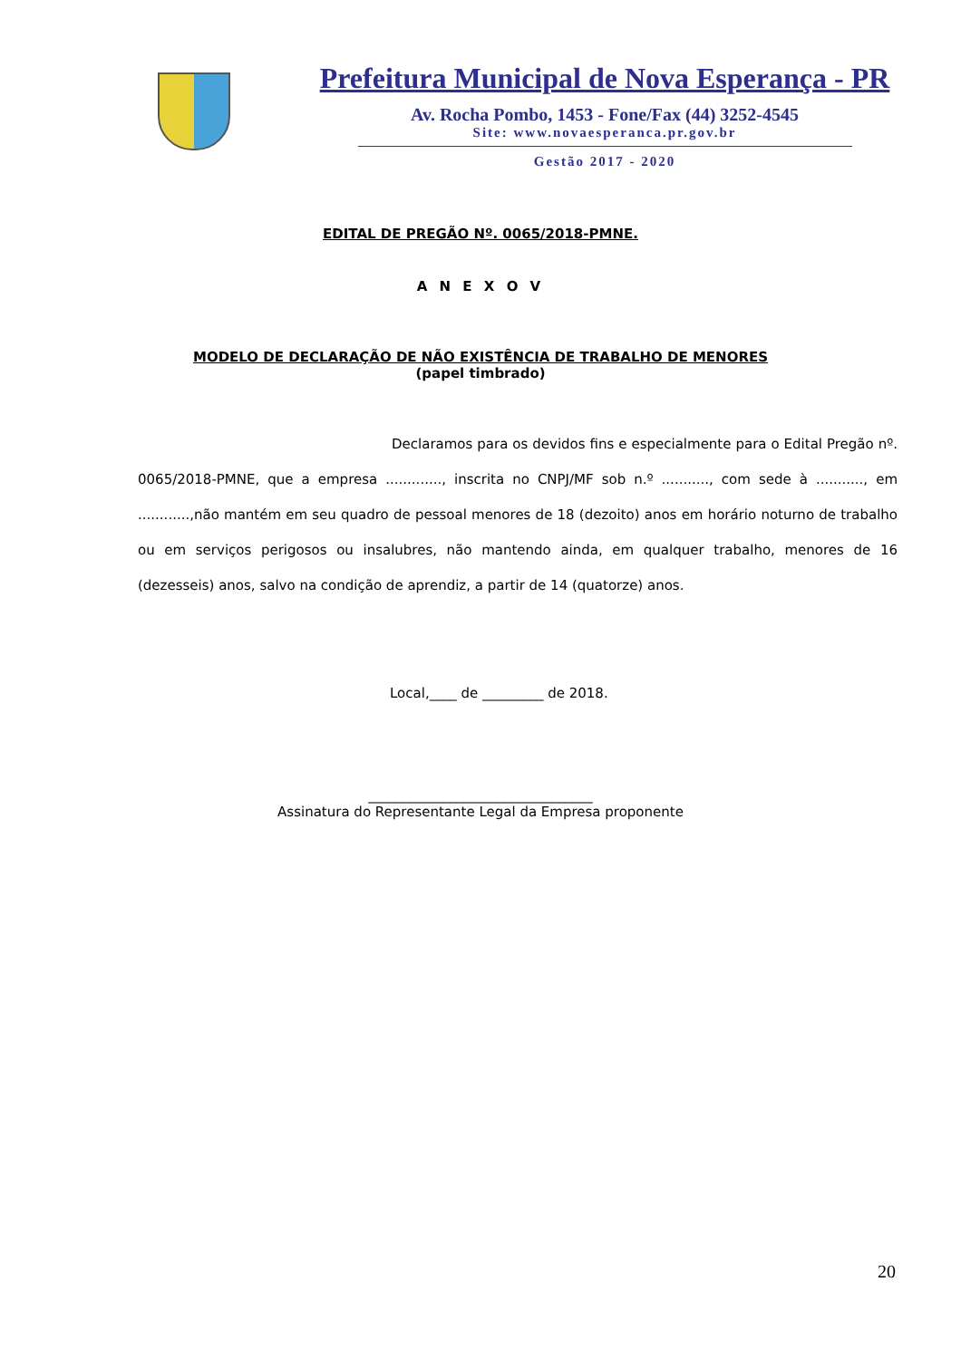Prefeitura Municipal de Nova Esperança - PR
Av. Rocha Pombo, 1453 - Fone/Fax (44) 3252-4545
Site: www.novaesperanca.pr.gov.br
Gestão 2017 - 2020
EDITAL DE PREGÃO Nº. 0065/2018-PMNE.
A N E X O V
MODELO DE DECLARAÇÃO DE NÃO EXISTÊNCIA DE TRABALHO DE MENORES
(papel timbrado)
Declaramos para os devidos fins e especialmente para o Edital Pregão nº. 0065/2018-PMNE, que a empresa ............., inscrita no CNPJ/MF sob n.º ..........., com sede à ..........., em ............,não mantém em seu quadro de pessoal menores de 18 (dezoito) anos em horário noturno de trabalho ou em serviços perigosos ou insalubres, não mantendo ainda, em qualquer trabalho, menores de 16 (dezesseis) anos, salvo na condição de aprendiz, a partir de 14 (quatorze) anos.
Local,____ de _________ de 2018.
_________________________________
Assinatura do Representante Legal da Empresa proponente
20